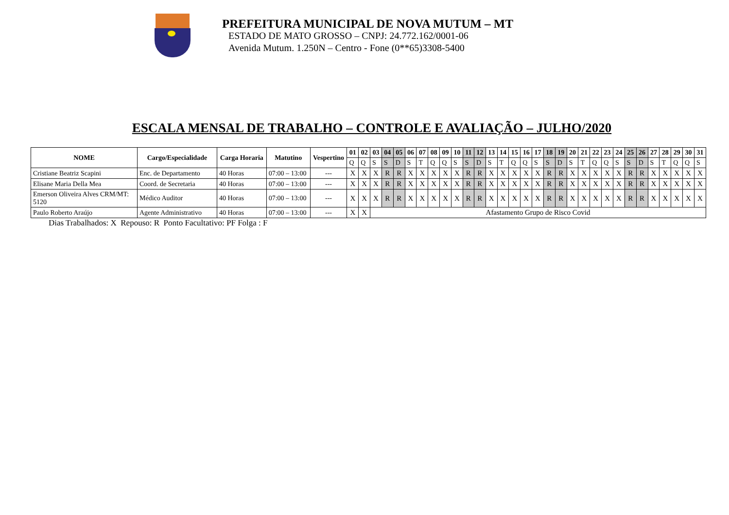PREFEITURA MUNICIPAL DE NOVA MUTUM – MT
ESTADO DE MATO GROSSO – CNPJ: 24.772.162/0001-06
Avenida Mutum. 1.250N – Centro - Fone (0**65)3308-5400
ESCALA MENSAL DE TRABALHO – CONTROLE E AVALIAÇÃO – JULHO/2020
| NOME | Cargo/Especialidade | Carga Horaria | Matutino | Vespertino | 01 | 02 | 03 | 04 | 05 | 06 | 07 | 08 | 09 | 10 | 11 | 12 | 13 | 14 | 15 | 16 | 17 | 18 | 19 | 20 | 21 | 22 | 23 | 24 | 25 | 26 | 27 | 28 | 29 | 30 | 31 |
| --- | --- | --- | --- | --- | --- | --- | --- | --- | --- | --- | --- | --- | --- | --- | --- | --- | --- | --- | --- | --- | --- | --- | --- | --- | --- | --- | --- | --- | --- | --- | --- | --- | --- | --- | --- |
| | | | | | Q | Q | S | S | D | S | T | Q | Q | S | S | D | S | T | Q | Q | S | S | D | S | T | Q | Q | S | S | D | S | T | Q | Q | S |
| Cristiane Beatriz Scapini | Enc. de Departamento | 40 Horas | 07:00 – 13:00 | --- | X | X | X | R | R | X | X | X | X | X | R | R | X | X | X | X | X | R | R | X | X | X | X | X | R | R | X | X | X | X | X |
| Elisane Maria Della Mea | Coord. de Secretaria | 40 Horas | 07:00 – 13:00 | --- | X | X | X | R | R | X | X | X | X | X | R | R | X | X | X | X | X | R | R | X | X | X | X | X | R | R | X | X | X | X | X |
| Emerson Oliveira Alves CRM/MT: 5120 | Médico Auditor | 40 Horas | 07:00 – 13:00 | --- | X | X | X | R | R | X | X | X | X | X | R | R | X | X | X | X | X | R | R | X | X | X | X | X | R | R | X | X | X | X | X |
| Paulo Roberto Araújo | Agente Administrativo | 40 Horas | 07:00 – 13:00 | --- | X | X | Afastamento Grupo de Risco Covid | | | | | | | | | | | | | | | | | | | | | | | | | | | | |
Dias Trabalhados: X Repouso: R Ponto Facultativo: PF Folga : F